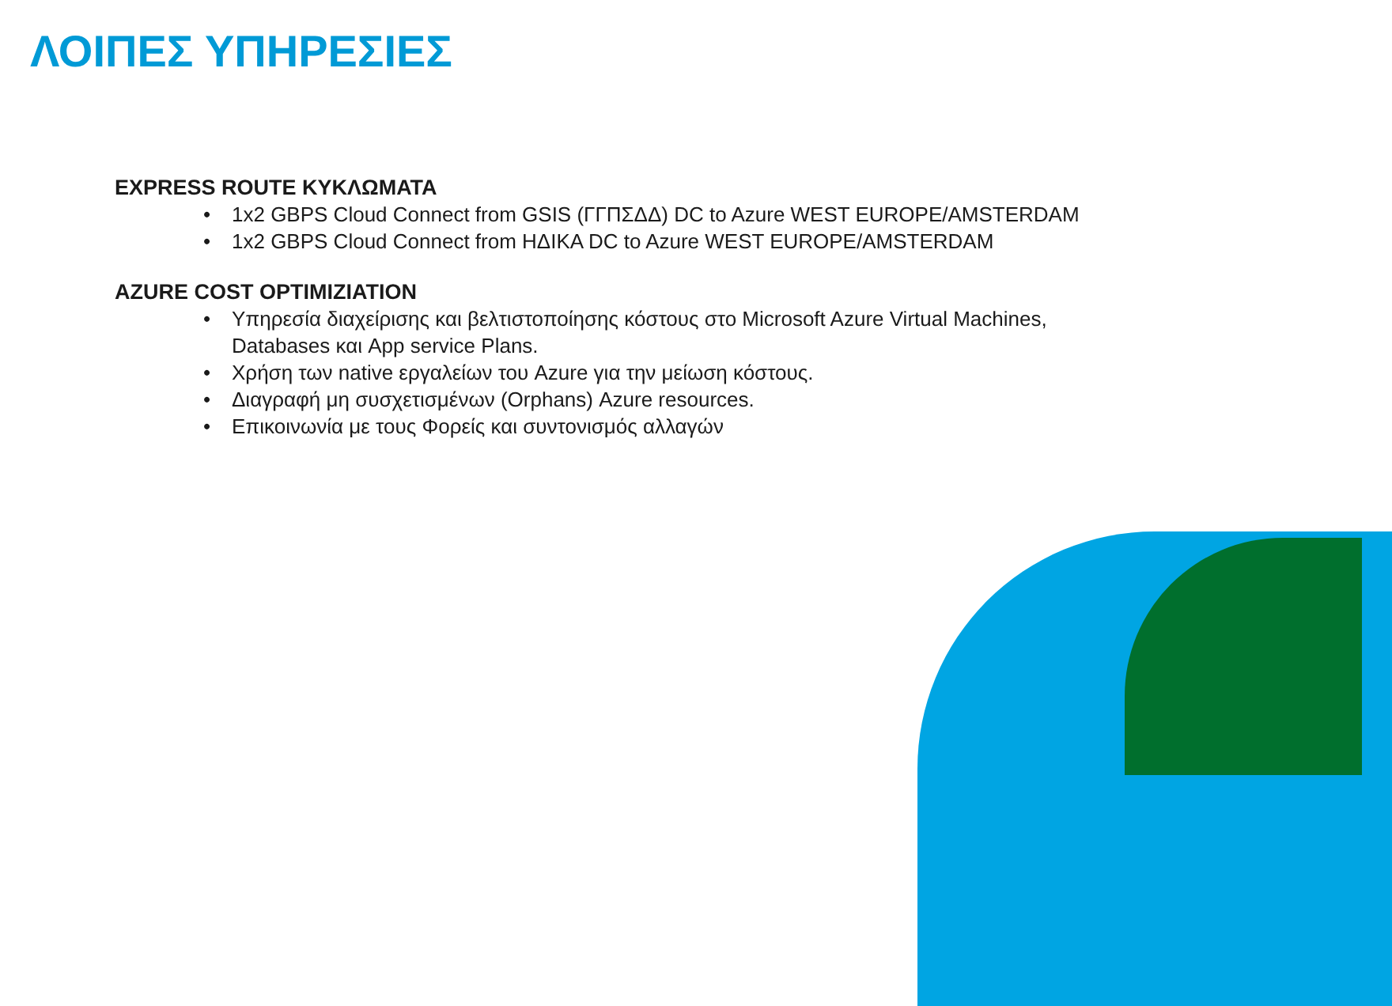ΛΟΙΠΕΣ ΥΠΗΡΕΣΙΕΣ
EXPRESS ROUTE ΚΥΚΛΩΜΑΤΑ
• 1x2 GBPS Cloud Connect from GSIS (ΓΓΠΣΔΔ) DC to Azure WEST EUROPE/AMSTERDAM
• 1x2 GBPS Cloud Connect from ΗΔΙΚΑ DC to Azure WEST EUROPE/AMSTERDAM
AZURE COST OPTIMIZIATION
• Υπηρεσία διαχείρισης και βελτιστοποίησης κόστους στο Microsoft Azure Virtual Machines, Databases και App service Plans.
• Χρήση των native εργαλείων του Azure για την μείωση κόστους.
• Διαγραφή μη συσχετισμένων (Orphans) Azure resources.
• Επικοινωνία με τους Φορείς και συντονισμός αλλαγών